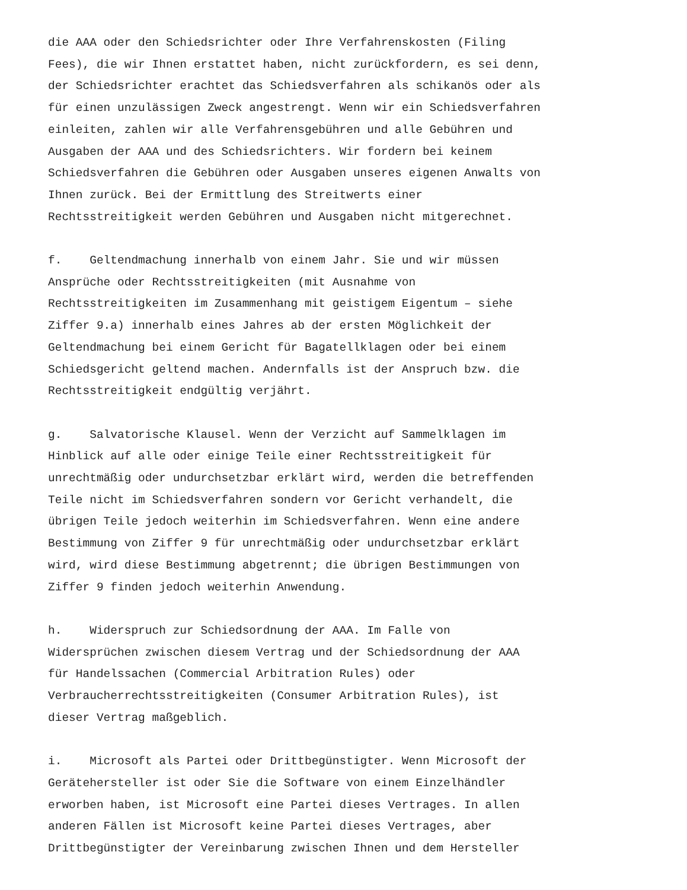die AAA oder den Schiedsrichter oder Ihre Verfahrenskosten (Filing Fees), die wir Ihnen erstattet haben, nicht zurückfordern, es sei denn, der Schiedsrichter erachtet das Schiedsverfahren als schikanös oder als für einen unzulässigen Zweck angestrengt. Wenn wir ein Schiedsverfahren einleiten, zahlen wir alle Verfahrensgebühren und alle Gebühren und Ausgaben der AAA und des Schiedsrichters. Wir fordern bei keinem Schiedsverfahren die Gebühren oder Ausgaben unseres eigenen Anwalts von Ihnen zurück. Bei der Ermittlung des Streitwerts einer Rechtsstreitigkeit werden Gebühren und Ausgaben nicht mitgerechnet.
f. Geltendmachung innerhalb von einem Jahr. Sie und wir müssen Ansprüche oder Rechtsstreitigkeiten (mit Ausnahme von Rechtsstreitigkeiten im Zusammenhang mit geistigem Eigentum – siehe Ziffer 9.a) innerhalb eines Jahres ab der ersten Möglichkeit der Geltendmachung bei einem Gericht für Bagatellklagen oder bei einem Schiedsgericht geltend machen. Andernfalls ist der Anspruch bzw. die Rechtsstreitigkeit endgültig verjährt.
g. Salvatorische Klausel. Wenn der Verzicht auf Sammelklagen im Hinblick auf alle oder einige Teile einer Rechtsstreitigkeit für unrechtmäßig oder undurchsetzbar erklärt wird, werden die betreffenden Teile nicht im Schiedsverfahren sondern vor Gericht verhandelt, die übrigen Teile jedoch weiterhin im Schiedsverfahren. Wenn eine andere Bestimmung von Ziffer 9 für unrechtmäßig oder undurchsetzbar erklärt wird, wird diese Bestimmung abgetrennt; die übrigen Bestimmungen von Ziffer 9 finden jedoch weiterhin Anwendung.
h. Widerspruch zur Schiedsordnung der AAA. Im Falle von Widersprüchen zwischen diesem Vertrag und der Schiedsordnung der AAA für Handelssachen (Commercial Arbitration Rules) oder Verbraucherrechtsstreitigkeiten (Consumer Arbitration Rules), ist dieser Vertrag maßgeblich.
i. Microsoft als Partei oder Drittbegünstigter. Wenn Microsoft der Gerätehersteller ist oder Sie die Software von einem Einzelhändler erworben haben, ist Microsoft eine Partei dieses Vertrages. In allen anderen Fällen ist Microsoft keine Partei dieses Vertrages, aber Drittbegünstigter der Vereinbarung zwischen Ihnen und dem Hersteller